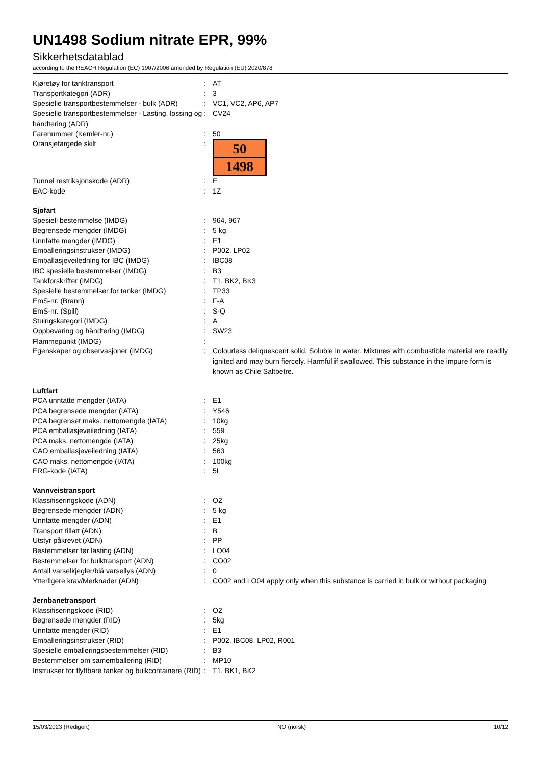UN1498 Sodium nitrate EPR, 99%
Sikkerhetsdatablad
according to the REACH Regulation (EC) 1907/2006 amended by Regulation (EU) 2020/878
| Kjøretøy for tanktransport | : | AT |
| Transportkategori (ADR) | : | 3 |
| Spesielle transportbestemmelser - bulk (ADR) | : | VC1, VC2, AP6, AP7 |
| Spesielle transportbestemmelser - Lasting, lossing og håndtering (ADR) | : | CV24 |
| Farenummer (Kemler-nr.) | : | 50 |
| Oransjefargede skilt | : | 50 1498 |
| Tunnel restriksjonskode (ADR) | : | E |
| EAC-kode | : | 1Z |
| Sjøfart | | |
| Spesiell bestemmelse (IMDG) | : | 964, 967 |
| Begrensede mengder (IMDG) | : | 5 kg |
| Unntatte mengder (IMDG) | : | E1 |
| Emballeringsinstrukser (IMDG) | : | P002, LP02 |
| Emballasjeveiledning for IBC (IMDG) | : | IBC08 |
| IBC spesielle bestemmelser (IMDG) | : | B3 |
| Tankforskrifter (IMDG) | : | T1, BK2, BK3 |
| Spesielle bestemmelser for tanker (IMDG) | : | TP33 |
| EmS-nr. (Brann) | : | F-A |
| EmS-nr. (Spill) | : | S-Q |
| Stuingskategori (IMDG) | : | A |
| Oppbevaring og håndtering (IMDG) | : | SW23 |
| Flammepunkt (IMDG) | : | |
| Egenskaper og observasjoner (IMDG) | : | Colourless deliquescent solid. Soluble in water. Mixtures with combustible material are readily ignited and may burn fiercely. Harmful if swallowed. This substance in the impure form is known as Chile Saltpetre. |
| Luftfart | | |
| PCA unntatte mengder (IATA) | : | E1 |
| PCA begrensede mengder (IATA) | : | Y546 |
| PCA begrenset maks. nettomengde (IATA) | : | 10kg |
| PCA emballasjeveiledning (IATA) | : | 559 |
| PCA maks. nettomengde (IATA) | : | 25kg |
| CAO emballasjeveiledning (IATA) | : | 563 |
| CAO maks. nettomengde (IATA) | : | 100kg |
| ERG-kode (IATA) | : | 5L |
| Vannveistransport | | |
| Klassifiseringskode (ADN) | : | O2 |
| Begrensede mengder (ADN) | : | 5 kg |
| Unntatte mengder (ADN) | : | E1 |
| Transport tillatt (ADN) | : | B |
| Utstyr påkrevet (ADN) | : | PP |
| Bestemmelser før lasting (ADN) | : | LO04 |
| Bestemmelser for bulktransport (ADN) | : | CO02 |
| Antall varselkjegler/blå varsellys (ADN) | : | 0 |
| Ytterligere krav/Merknader (ADN) | : | CO02 and LO04 apply only when this substance is carried in bulk or without packaging |
| Jernbanetransport | | |
| Klassifiseringskode (RID) | : | O2 |
| Begrensede mengder (RID) | : | 5kg |
| Unntatte mengder (RID) | : | E1 |
| Emballeringsinstrukser (RID) | : | P002, IBC08, LP02, R001 |
| Spesielle emballeringsbestemmelser (RID) | : | B3 |
| Bestemmelser om samemballering (RID) | : | MP10 |
| Instrukser for flyttbare tanker og bulkcontainere (RID) | : | T1, BK1, BK2 |
15/03/2023 (Redigert) NO (norsk) 10/12